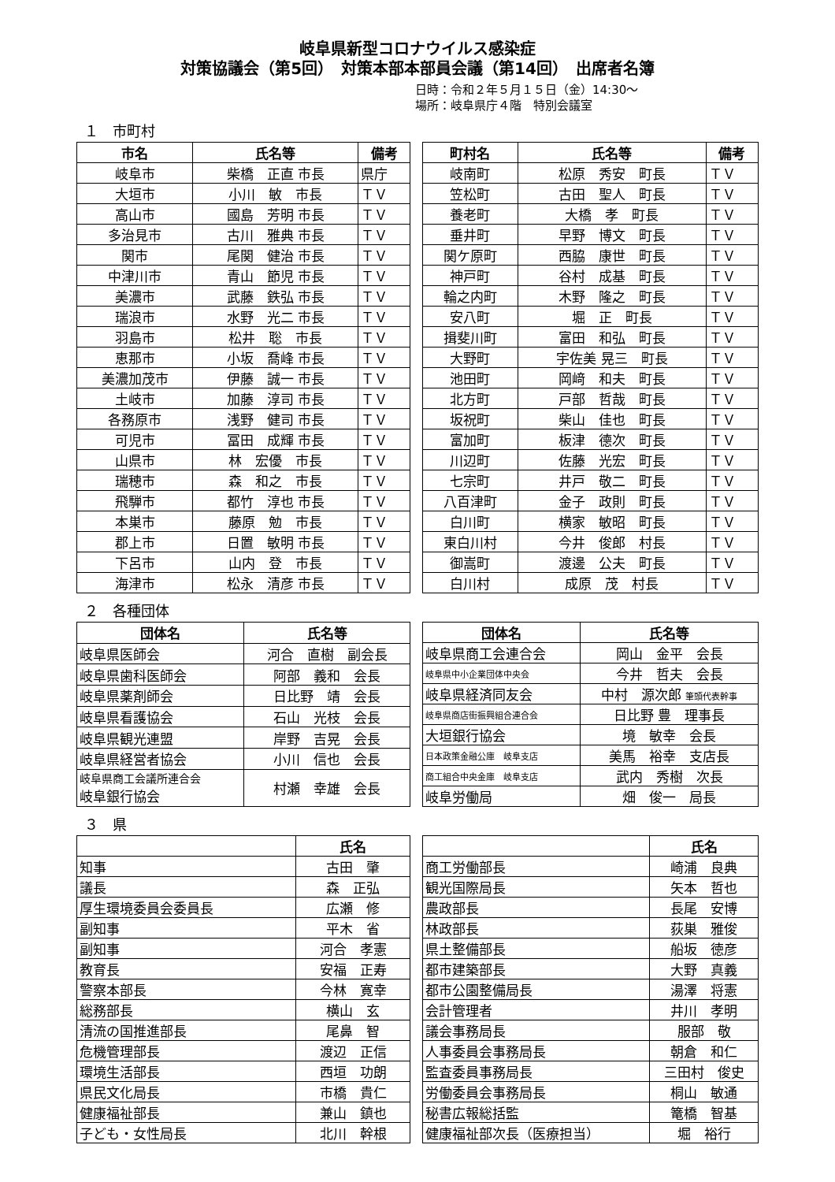岐阜県新型コロナウイルス感染症
対策協議会（第5回）　対策本部本部員会議（第14回）　出席者名簿
日時：令和２年５月１５日（金）14:30～
場所：岐阜県庁４階　特別会議室
１　市町村
| 市名 | 氏名等 | 備考 |
| --- | --- | --- |
| 岐阜市 | 柴橋 正直 市長 | 県庁 |
| 大垣市 | 小川 敏 市長 | ＴＶ |
| 高山市 | 國島 芳明 市長 | ＴＶ |
| 多治見市 | 古川 雅典 市長 | ＴＶ |
| 関市 | 尾関 健治 市長 | ＴＶ |
| 中津川市 | 青山 節児 市長 | ＴＶ |
| 美濃市 | 武藤 鉄弘 市長 | ＴＶ |
| 瑞浪市 | 水野 光二 市長 | ＴＶ |
| 羽島市 | 松井 聡 市長 | ＴＶ |
| 恵那市 | 小坂 喬峰 市長 | ＴＶ |
| 美濃加茂市 | 伊藤 誠一 市長 | ＴＶ |
| 土岐市 | 加藤 淳司 市長 | ＴＶ |
| 各務原市 | 浅野 健司 市長 | ＴＶ |
| 可児市 | 冨田 成輝 市長 | ＴＶ |
| 山県市 | 林 宏優 市長 | ＴＶ |
| 瑞穂市 | 森 和之 市長 | ＴＶ |
| 飛騨市 | 都竹 淳也 市長 | ＴＶ |
| 本巣市 | 藤原 勉 市長 | ＴＶ |
| 郡上市 | 日置 敏明 市長 | ＴＶ |
| 下呂市 | 山内 登 市長 | ＴＶ |
| 海津市 | 松永 清彦 市長 | ＴＶ |
| 町村名 | 氏名等 | 備考 |
| --- | --- | --- |
| 岐南町 | 松原 秀安 町長 | ＴＶ |
| 笠松町 | 古田 聖人 町長 | ＴＶ |
| 養老町 | 大橋 孝 町長 | ＴＶ |
| 垂井町 | 早野 博文 町長 | ＴＶ |
| 関ケ原町 | 西脇 康世 町長 | ＴＶ |
| 神戸町 | 谷村 成基 町長 | ＴＶ |
| 輪之内町 | 木野 隆之 町長 | ＴＶ |
| 安八町 | 堀 正 町長 | ＴＶ |
| 揖斐川町 | 富田 和弘 町長 | ＴＶ |
| 大野町 | 宇佐美 晃三 町長 | ＴＶ |
| 池田町 | 岡﨑 和夫 町長 | ＴＶ |
| 北方町 | 戸部 哲哉 町長 | ＴＶ |
| 坂祝町 | 柴山 佳也 町長 | ＴＶ |
| 富加町 | 板津 德次 町長 | ＴＶ |
| 川辺町 | 佐藤 光宏 町長 | ＴＶ |
| 七宗町 | 井戸 敬二 町長 | ＴＶ |
| 八百津町 | 金子 政則 町長 | ＴＶ |
| 白川町 | 横家 敏昭 町長 | ＴＶ |
| 東白川村 | 今井 俊郎 村長 | ＴＶ |
| 御嵩町 | 渡邊 公夫 町長 | ＴＶ |
| 白川村 | 成原 茂 村長 | ＴＶ |
２　各種団体
| 団体名 | 氏名等 |
| --- | --- |
| 岐阜県医師会 | 河合 直樹 副会長 |
| 岐阜県歯科医師会 | 阿部 義和 会長 |
| 岐阜県薬剤師会 | 日比野 靖 会長 |
| 岐阜県看護協会 | 石山 光枝 会長 |
| 岐阜県観光連盟 | 岸野 吉晃 会長 |
| 岐阜県経営者協会 | 小川 信也 会長 |
| 岐阜県商工会議所連合会 岐阜銀行協会 | 村瀬 幸雄 会長 |
| 団体名 | 氏名等 |
| --- | --- |
| 岐阜県商工会連合会 | 岡山 金平 会長 |
| 岐阜県中小企業団体中央会 | 今井 哲夫 会長 |
| 岐阜県経済同友会 | 中村 源次郎 筆頭代表幹事 |
| 岐阜県商店街振興組合連合会 | 日比野 豊 理事長 |
| 大垣銀行協会 | 境 敏幸 会長 |
| 日本政策金融公庫 岐阜支店 | 美馬 裕幸 支店長 |
| 商工組合中央金庫 岐阜支店 | 武内 秀樹 次長 |
| 岐阜労働局 | 畑 俊一 局長 |
３　県
| | 氏名 |
| --- | --- |
| 知事 | 古田 肇 |
| 議長 | 森 正弘 |
| 厚生環境委員会委員長 | 広瀬 修 |
| 副知事 | 平木 省 |
| 副知事 | 河合 孝憲 |
| 教育長 | 安福 正寿 |
| 警察本部長 | 今林 寛幸 |
| 総務部長 | 横山 玄 |
| 清流の国推進部長 | 尾鼻 智 |
| 危機管理部長 | 渡辺 正信 |
| 環境生活部長 | 西垣 功朗 |
| 県民文化局長 | 市橋 貴仁 |
| 健康福祉部長 | 兼山 鎮也 |
| 子ども・女性局長 | 北川 幹根 |
| | 氏名 |
| --- | --- |
| 商工労働部長 | 崎浦 良典 |
| 観光国際局長 | 矢本 哲也 |
| 農政部長 | 長尾 安博 |
| 林政部長 | 荻巣 雅俊 |
| 県土整備部長 | 船坂 徳彦 |
| 都市建築部長 | 大野 真義 |
| 都市公園整備局長 | 湯澤 将憲 |
| 会計管理者 | 井川 孝明 |
| 議会事務局長 | 服部 敬 |
| 人事委員会事務局長 | 朝倉 和仁 |
| 監査委員事務局長 | 三田村 俊史 |
| 労働委員会事務局長 | 桐山 敏通 |
| 秘書広報総括監 | 篭橋 智基 |
| 健康福祉部次長（医療担当） | 堀 裕行 |